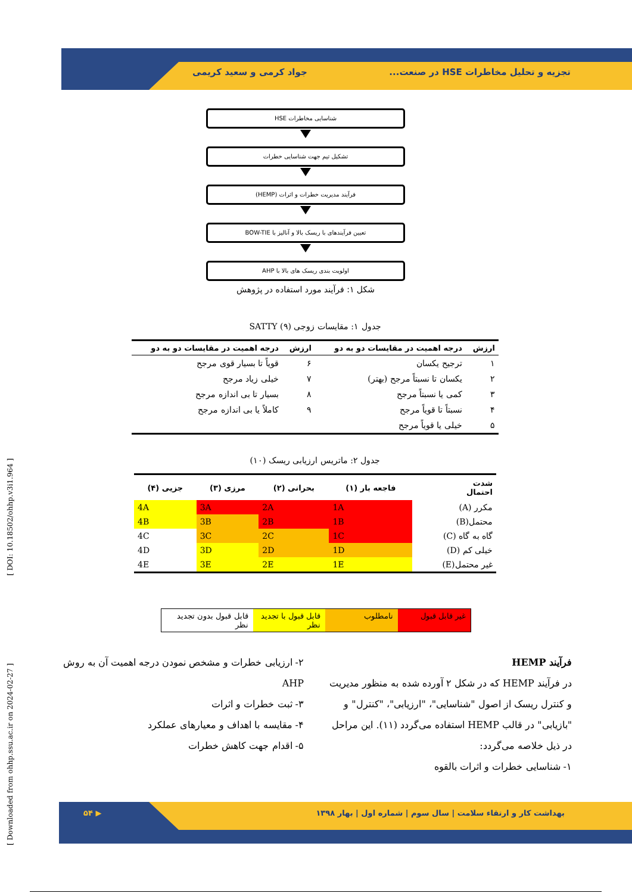تجزیه و تحلیل مخاطرات HSE در صنعت... جواد کرمی و سعید کریمی
شناسایی مخاطرات HSE
تشکیل تیم جهت شناسایی خطرات
فرآیند مدیریت خطرات و اثرات (HEMP)
تعیین فرآیندهای با ریسک بالا و آنالیز با BOW-TIE
اولویت بندی ریسک های بالا با AHP
شکل ۱: فرآیند مورد استفاده در پژوهش
جدول ۱: مقایسات زوجی SATTY (۹)
| ارزش | درجه اهمیت در مقایسات دو به دو | ارزش | درجه اهمیت در مقایسات دو به دو |
| --- | --- | --- | --- |
| ۱ | ترجیح یکسان | ۶ | قویاً تا بسیار قوی مرجح |
| ۲ | یکسان تا نسبتاً مرجح (بهتر) | ۷ | خیلی زیاد مرجح |
| ۳ | کمی یا نسبتاً مرجح | ۸ | بسیار تا بی اندازه مرجح |
| ۴ | نسبتاً تا قویاً مرجح | ۹ | کاملاً یا بی اندازه مرجح |
| ۵ | خیلی یا قویاً مرجح | | |
جدول ۲: ماتریس ارزیابی ریسک (۱۰)
| شدت احتمال | فاجعه بار (۱) | بحرانی (۲) | مرزی (۳) | جزیی (۴) |
| --- | --- | --- | --- | --- |
| مکرر (A) | 1A | 2A | 3A | 4A |
| محتمل(B) | 1B | 2B | 3B | 4B |
| گاه به گاه (C) | 1C | 2C | 3C | 4C |
| خیلی کم (D) | 1D | 2D | 3D | 4D |
| غیر محتمل(E) | 1E | 2E | 3E | 4E |
غیر قابل قبول نامطلوب قابل قبول با تجدید نظر قابل قبول بدون تجدید نظر
فرآیند HEMP
در فرآیند HEMP که در شکل ۲ آورده شده به منظور مدیریت و کنترل ریسک از اصول "شناسایی"، "ارزیابی"، "کنترل" و "بازیابی" در قالب HEMP استفاده می‌گردد (۱۱). این مراحل در ذیل خلاصه می‌گردد:
۱- شناسایی خطرات و اثرات بالقوه
۲- ارزیابی خطرات و مشخص نمودن درجه اهمیت آن به روش AHP
۳- ثبت خطرات و اثرات
۴- مقایسه با اهداف و معیارهای عملکرد
۵- اقدام جهت کاهش خطرات
بهداشت کار و ارتقاء سلامت | سال سوم | شماره اول | بهار ۱۳۹۸ ▶ ۵۴
[ Downloaded from ohhp.ssu.ac.ir on 2024-02-27 ] [ DOI: 10.18502/ohhp.v3i1.964 ]